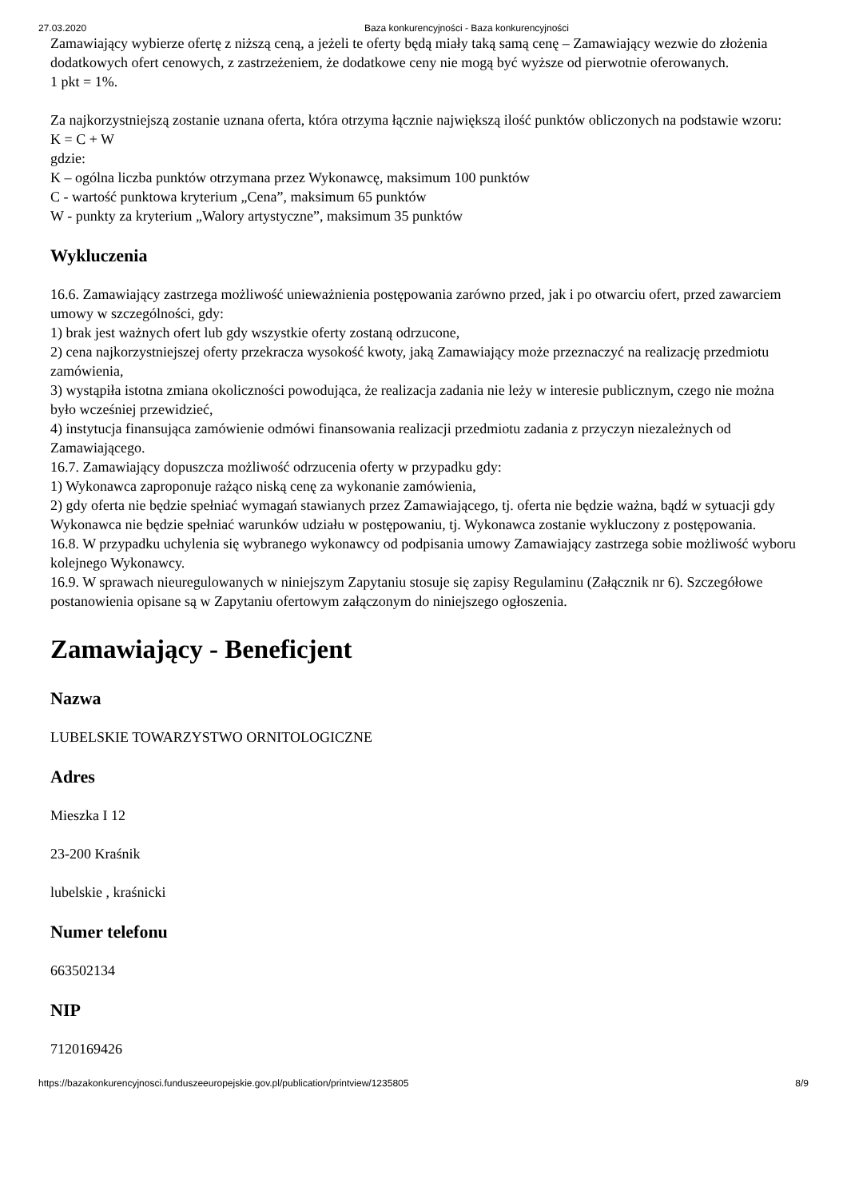27.03.2020 Baza konkurencyjności - Baza konkurencyjności
Zamawiający wybierze ofertę z niższą ceną, a jeżeli te oferty będą miały taką samą cenę – Zamawiający wezwie do złożenia dodatkowych ofert cenowych, z zastrzeżeniem, że dodatkowe ceny nie mogą być wyższe od pierwotnie oferowanych.
1 pkt = 1%.
Za najkorzystniejszą zostanie uznana oferta, która otrzyma łącznie największą ilość punktów obliczonych na podstawie wzoru:
K = C + W
gdzie:
K – ogólna liczba punktów otrzymana przez Wykonawcę, maksimum 100 punktów
C - wartość punktowa kryterium „Cena”, maksimum 65 punktów
W - punkty za kryterium „Walory artystyczne”, maksimum 35 punktów
Wykluczenia
16.6. Zamawiający zastrzega możliwość unieważnienia postępowania zarówno przed, jak i po otwarciu ofert, przed zawarciem umowy w szczególności, gdy:
1) brak jest ważnych ofert lub gdy wszystkie oferty zostaną odrzucone,
2) cena najkorzystniejszej oferty przekracza wysokość kwoty, jaką Zamawiający może przeznaczyć na realizację przedmiotu zamówienia,
3) wystąpiła istotna zmiana okoliczności powodująca, że realizacja zadania nie leży w interesie publicznym, czego nie można było wcześniej przewidzieć,
4) instytucja finansująca zamówienie odmówi finansowania realizacji przedmiotu zadania z przyczyn niezależnych od Zamawiającego.
16.7. Zamawiający dopuszcza możliwość odrzucenia oferty w przypadku gdy:
1) Wykonawca zaproponuje rażąco niską cenę za wykonanie zamówienia,
2) gdy oferta nie będzie spełniać wymagań stawianych przez Zamawiającego, tj. oferta nie będzie ważna, bądź w sytuacji gdy Wykonawca nie będzie spełniać warunków udziału w postępowaniu, tj. Wykonawca zostanie wykluczony z postępowania.
16.8. W przypadku uchylenia się wybranego wykonawcy od podpisania umowy Zamawiający zastrzega sobie możliwość wyboru kolejnego Wykonawcy.
16.9. W sprawach nieuregulowanych w niniejszym Zapytaniu stosuje się zapisy Regulaminu (Załącznik nr 6). Szczegółowe postanowienia opisane są w Zapytaniu ofertowym załączonym do niniejszego ogłoszenia.
Zamawiający - Beneficjent
Nazwa
LUBELSKIE TOWARZYSTWO ORNITOLOGICZNE
Adres
Mieszka I 12
23-200 Kraśnik
lubelskie , kraśnicki
Numer telefonu
663502134
NIP
7120169426
https://bazakonkurencyjnosci.funduszeeuropejskie.gov.pl/publication/printview/1235805 8/9